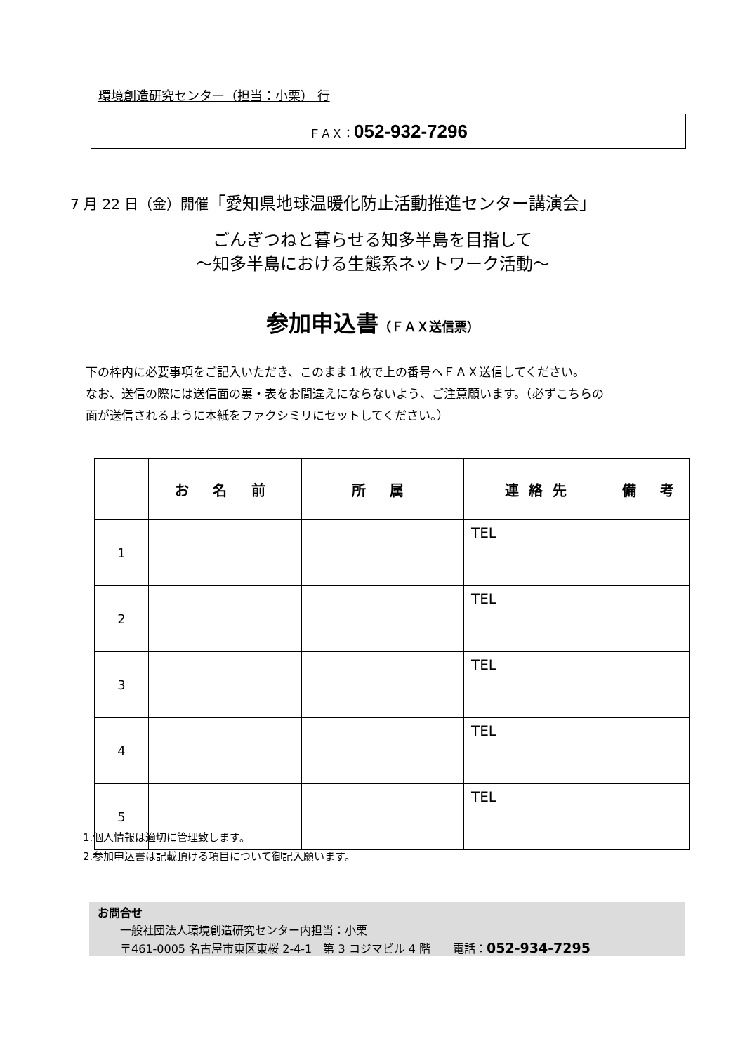環境創造研究センター（担当：小栗） 行
ＦＡＸ：052-932-7296
7 月 22 日（金）開催「愛知県地球温暖化防止活動推進センター講演会」
ごんぎつねと暮らせる知多半島を目指して
～知多半島における生態系ネットワーク活動～
参加申込書（ＦＡＸ送信票）
下の枠内に必要事項をご記入いただき、このまま１枚で上の番号へＦＡＸ送信してください。
なお、送信の際には送信面の裏・表をお間違えにならないよう、ご注意願います。（必ずこちらの
面が送信されるように本紙をファクシミリにセットしてください。）
| | お 名 前 | 所 属 | 連絡先 | 備 考 |
| --- | --- | --- | --- | --- |
| 1 | | | TEL | |
| 2 | | | TEL | |
| 3 | | | TEL | |
| 4 | | | TEL | |
| 5 | | | TEL | |
1.個人情報は適切に管理致します。
2.参加申込書は記載頂ける項目について御記入願います。
お問合せ
  一般社団法人環境創造研究センター内担当：小栗
  〒461-0005 名古屋市東区東桜 2-4-1　第 3 コジマビル 4 階  電話：052-934-7295